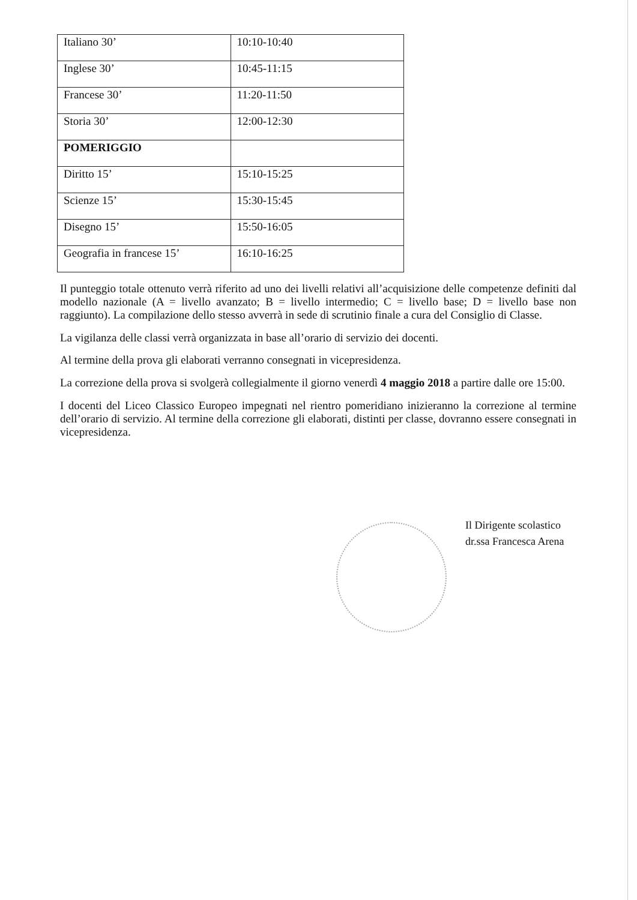| Italiano 30’ | 10:10-10:40 |
| Inglese 30’ | 10:45-11:15 |
| Francese 30’ | 11:20-11:50 |
| Storia 30’ | 12:00-12:30 |
| POMERIGGIO | |
| Diritto 15’ | 15:10-15:25 |
| Scienze 15’ | 15:30-15:45 |
| Disegno 15’ | 15:50-16:05 |
| Geografia in francese 15’ | 16:10-16:25 |
Il punteggio totale ottenuto verrà riferito ad uno dei livelli relativi all’acquisizione delle competenze definiti dal modello nazionale (A = livello avanzato; B = livello intermedio; C = livello base; D = livello base non raggiunto). La compilazione dello stesso avverrà in sede di scrutinio finale a cura del Consiglio di Classe.
La vigilanza delle classi verrà organizzata in base all’orario di servizio dei docenti.
Al termine della prova gli elaborati verranno consegnati in vicepresidenza.
La correzione della prova si svolgerà collegialmente il giorno venerdì 4 maggio 2018 a partire dalle ore 15:00.
I docenti del Liceo Classico Europeo impegnati nel rientro pomeridiano inizieranno la correzione al termine dell’orario di servizio. Al termine della correzione gli elaborati, distinti per classe, dovranno essere consegnati in vicepresidenza.
Il Dirigente scolastico
dr.ssa Francesca Arena